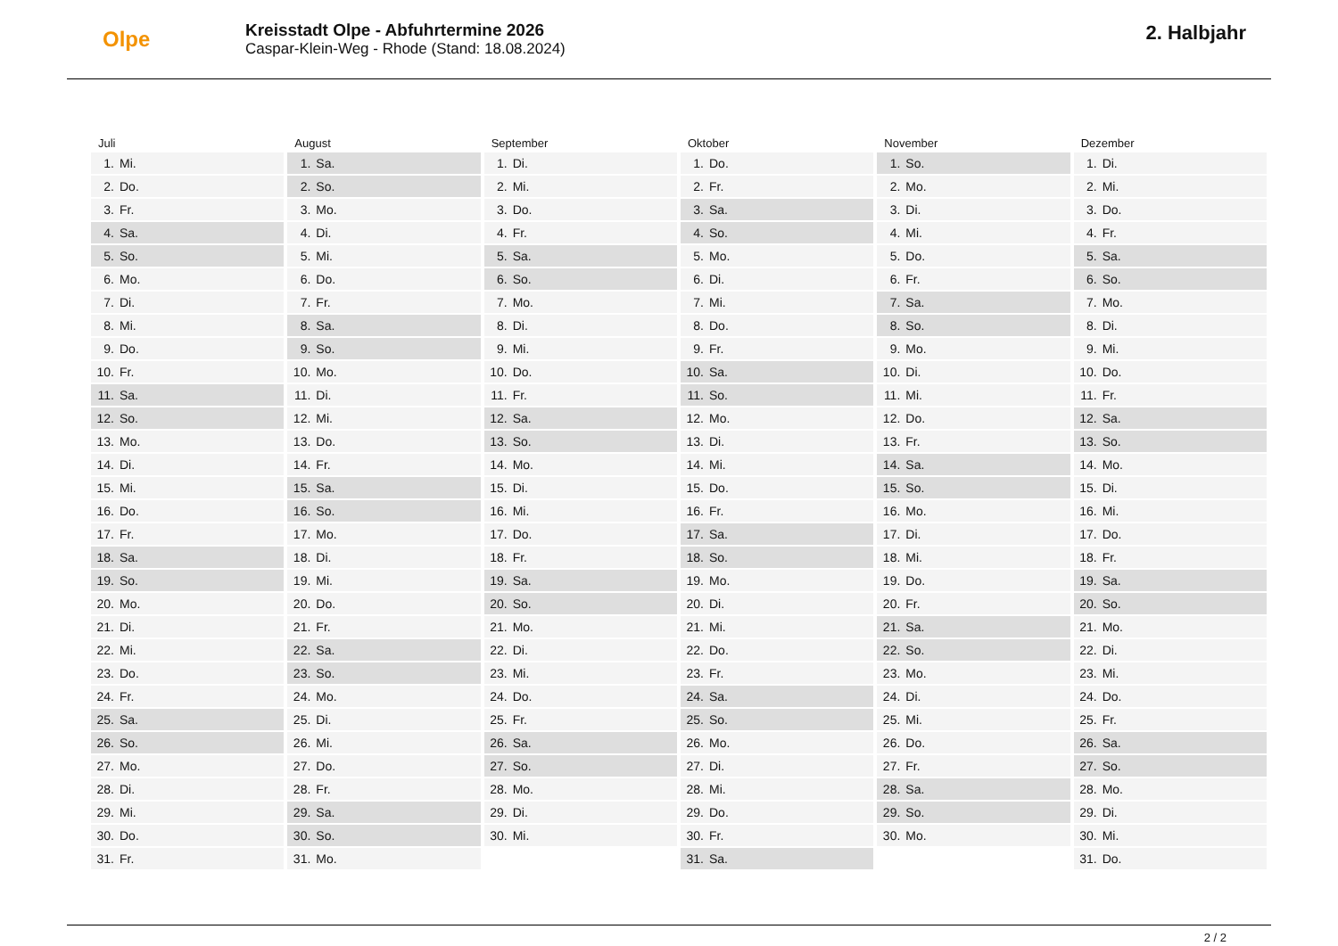Olpe
Kreisstadt Olpe - Abfuhrtermine 2026
Caspar-Klein-Weg - Rhode (Stand: 18.08.2024)
2. Halbjahr
Juli
| 1. | Mi. |
| 2. | Do. |
| 3. | Fr. |
| 4. | Sa. |
| 5. | So. |
| 6. | Mo. |
| 7. | Di. |
| 8. | Mi. |
| 9. | Do. |
| 10. | Fr. |
| 11. | Sa. |
| 12. | So. |
| 13. | Mo. |
| 14. | Di. |
| 15. | Mi. |
| 16. | Do. |
| 17. | Fr. |
| 18. | Sa. |
| 19. | So. |
| 20. | Mo. |
| 21. | Di. |
| 22. | Mi. |
| 23. | Do. |
| 24. | Fr. |
| 25. | Sa. |
| 26. | So. |
| 27. | Mo. |
| 28. | Di. |
| 29. | Mi. |
| 30. | Do. |
| 31. | Fr. |
August
| 1. | Sa. |
| 2. | So. |
| 3. | Mo. |
| 4. | Di. |
| 5. | Mi. |
| 6. | Do. |
| 7. | Fr. |
| 8. | Sa. |
| 9. | So. |
| 10. | Mo. |
| 11. | Di. |
| 12. | Mi. |
| 13. | Do. |
| 14. | Fr. |
| 15. | Sa. |
| 16. | So. |
| 17. | Mo. |
| 18. | Di. |
| 19. | Mi. |
| 20. | Do. |
| 21. | Fr. |
| 22. | Sa. |
| 23. | So. |
| 24. | Mo. |
| 25. | Di. |
| 26. | Mi. |
| 27. | Do. |
| 28. | Fr. |
| 29. | Sa. |
| 30. | So. |
| 31. | Mo. |
September
| 1. | Di. |
| 2. | Mi. |
| 3. | Do. |
| 4. | Fr. |
| 5. | Sa. |
| 6. | So. |
| 7. | Mo. |
| 8. | Di. |
| 9. | Mi. |
| 10. | Do. |
| 11. | Fr. |
| 12. | Sa. |
| 13. | So. |
| 14. | Mo. |
| 15. | Di. |
| 16. | Mi. |
| 17. | Do. |
| 18. | Fr. |
| 19. | Sa. |
| 20. | So. |
| 21. | Mo. |
| 22. | Di. |
| 23. | Mi. |
| 24. | Do. |
| 25. | Fr. |
| 26. | Sa. |
| 27. | So. |
| 28. | Mo. |
| 29. | Di. |
| 30. | Mi. |
Oktober
| 1. | Do. |
| 2. | Fr. |
| 3. | Sa. |
| 4. | So. |
| 5. | Mo. |
| 6. | Di. |
| 7. | Mi. |
| 8. | Do. |
| 9. | Fr. |
| 10. | Sa. |
| 11. | So. |
| 12. | Mo. |
| 13. | Di. |
| 14. | Mi. |
| 15. | Do. |
| 16. | Fr. |
| 17. | Sa. |
| 18. | So. |
| 19. | Mo. |
| 20. | Di. |
| 21. | Mi. |
| 22. | Do. |
| 23. | Fr. |
| 24. | Sa. |
| 25. | So. |
| 26. | Mo. |
| 27. | Di. |
| 28. | Mi. |
| 29. | Do. |
| 30. | Fr. |
| 31. | Sa. |
November
| 1. | So. |
| 2. | Mo. |
| 3. | Di. |
| 4. | Mi. |
| 5. | Do. |
| 6. | Fr. |
| 7. | Sa. |
| 8. | So. |
| 9. | Mo. |
| 10. | Di. |
| 11. | Mi. |
| 12. | Do. |
| 13. | Fr. |
| 14. | Sa. |
| 15. | So. |
| 16. | Mo. |
| 17. | Di. |
| 18. | Mi. |
| 19. | Do. |
| 20. | Fr. |
| 21. | Sa. |
| 22. | So. |
| 23. | Mo. |
| 24. | Di. |
| 25. | Mi. |
| 26. | Do. |
| 27. | Fr. |
| 28. | Sa. |
| 29. | So. |
| 30. | Mo. |
Dezember
| 1. | Di. |
| 2. | Mi. |
| 3. | Do. |
| 4. | Fr. |
| 5. | Sa. |
| 6. | So. |
| 7. | Mo. |
| 8. | Di. |
| 9. | Mi. |
| 10. | Do. |
| 11. | Fr. |
| 12. | Sa. |
| 13. | So. |
| 14. | Mo. |
| 15. | Di. |
| 16. | Mi. |
| 17. | Do. |
| 18. | Fr. |
| 19. | Sa. |
| 20. | So. |
| 21. | Mo. |
| 22. | Di. |
| 23. | Mi. |
| 24. | Do. |
| 25. | Fr. |
| 26. | Sa. |
| 27. | So. |
| 28. | Mo. |
| 29. | Di. |
| 30. | Mi. |
| 31. | Do. |
2 / 2